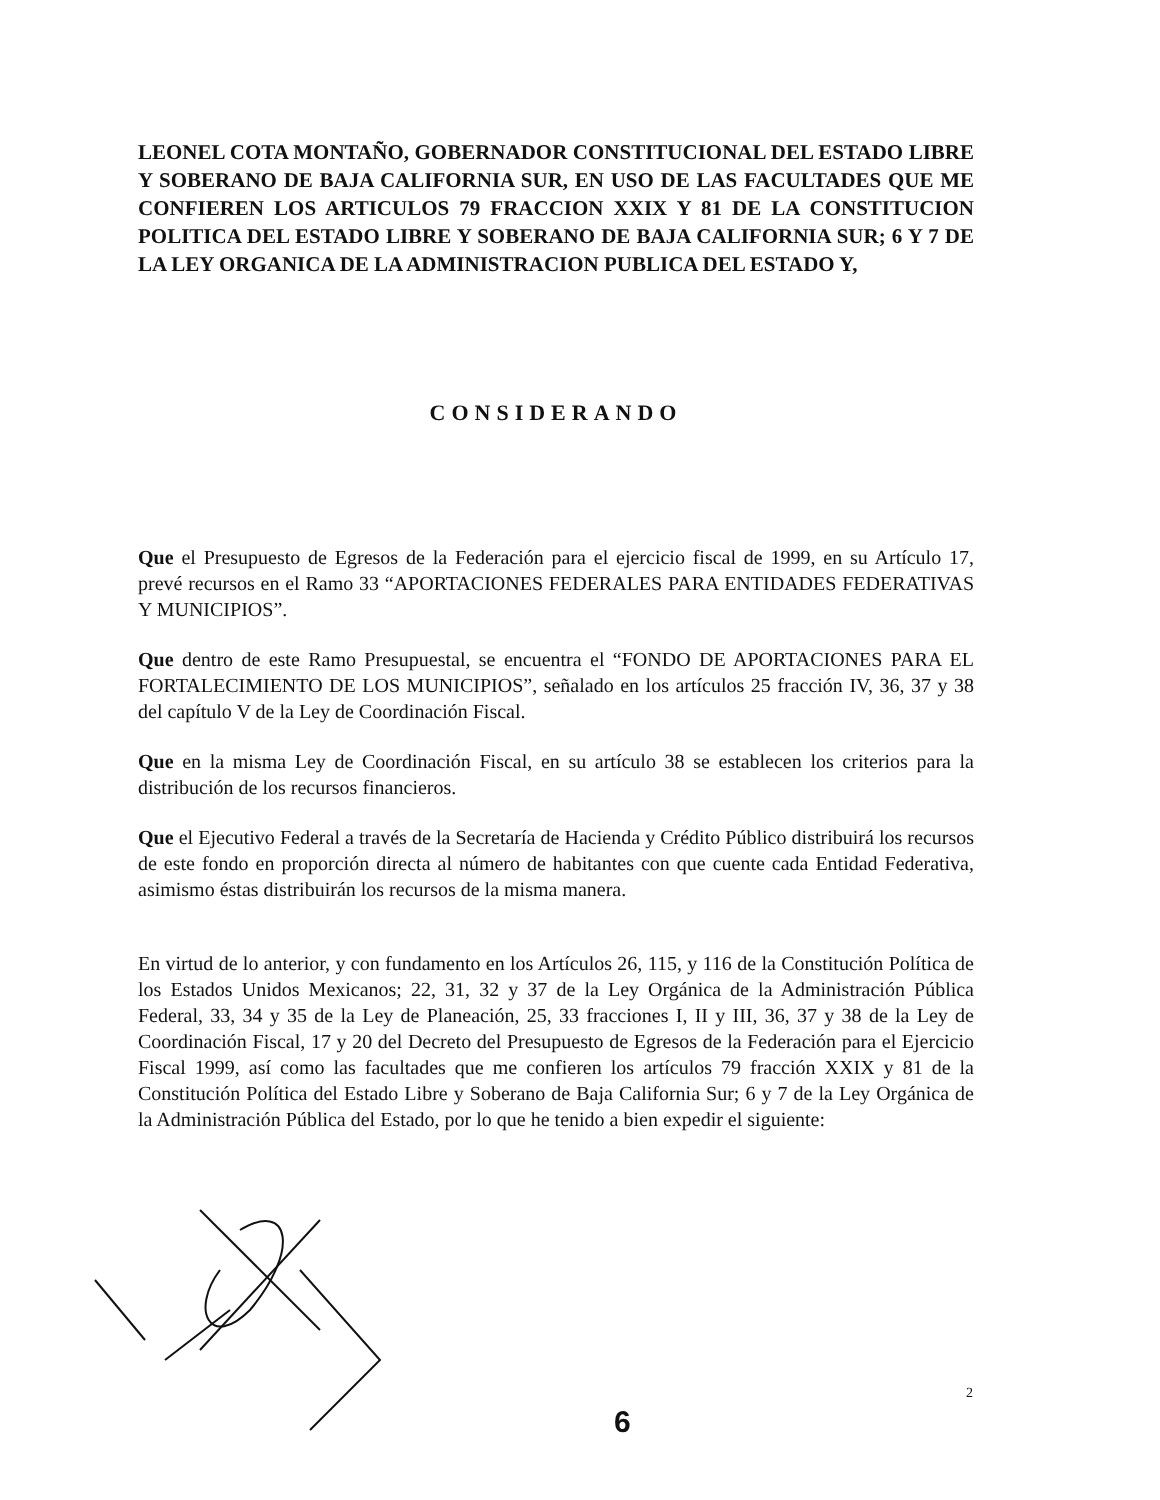LEONEL COTA MONTAÑO, GOBERNADOR CONSTITUCIONAL DEL ESTADO LIBRE Y SOBERANO DE BAJA CALIFORNIA SUR, EN USO DE LAS FACULTADES QUE ME CONFIEREN LOS ARTICULOS 79 FRACCION XXIX Y 81 DE LA CONSTITUCION POLITICA DEL ESTADO LIBRE Y SOBERANO DE BAJA CALIFORNIA SUR; 6 Y 7 DE LA LEY ORGANICA DE LA ADMINISTRACION PUBLICA DEL ESTADO Y,
CONSIDERANDO
Que el Presupuesto de Egresos de la Federación para el ejercicio fiscal de 1999, en su Artículo 17, prevé recursos en el Ramo 33 “APORTACIONES FEDERALES PARA ENTIDADES FEDERATIVAS Y MUNICIPIOS”.
Que dentro de este Ramo Presupuestal, se encuentra el “FONDO DE APORTACIONES PARA EL FORTALECIMIENTO DE LOS MUNICIPIOS”, señalado en los artículos 25 fracción IV, 36, 37 y 38 del capítulo V de la Ley de Coordinación Fiscal.
Que en la misma Ley de Coordinación Fiscal, en su artículo 38 se establecen los criterios para la distribución de los recursos financieros.
Que el Ejecutivo Federal a través de la Secretaría de Hacienda y Crédito Público distribuirá los recursos de este fondo en proporción directa al número de habitantes con que cuente cada Entidad Federativa, asimismo éstas distribuirán los recursos de la misma manera.
En virtud de lo anterior, y con fundamento en los Artículos 26, 115, y 116 de la Constitución Política de los Estados Unidos Mexicanos; 22, 31, 32 y 37 de la Ley Orgánica de la Administración Pública Federal, 33, 34 y 35 de la Ley de Planeación, 25, 33 fracciones I, II y III, 36, 37 y 38 de la Ley de Coordinación Fiscal, 17 y 20 del Decreto del Presupuesto de Egresos de la Federación para el Ejercicio Fiscal 1999, así como las facultades que me confieren los artículos 79 fracción XXIX y 81 de la Constitución Política del Estado Libre y Soberano de Baja California Sur; 6 y 7 de la Ley Orgánica de la Administración Pública del Estado, por lo que he tenido a bien expedir el siguiente:
2
6